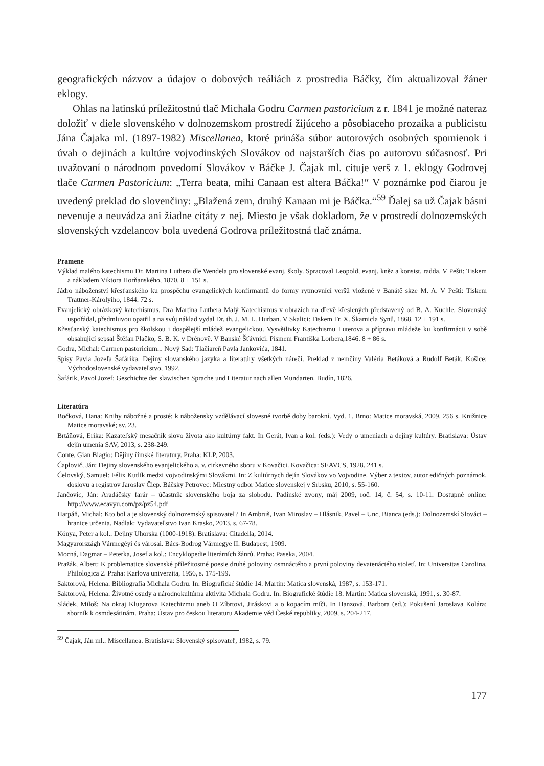geografických názvov a údajov o dobových reáliách z prostredia Báčky, čím aktualizoval žáner eklogy.
Ohlas na latinskú príležitostnú tlač Michala Godru Carmen pastoricium z r. 1841 je možné nateraz doložiť v diele slovenského v dolnozemskom prostredí žijúceho a pôsobiaceho prozaika a publicistu Jána Čajaka ml. (1897-1982) Miscellanea, ktoré prináša súbor autorových osobných spomienok i úvah o dejinách a kultúre vojvodinských Slovákov od najstarších čias po autorovu súčasnosť. Pri uvažovaní o národnom povedomí Slovákov v Báčke J. Čajak ml. cituje verš z 1. eklogy Godrovej tlače Carmen Pastoricium: „Terra beata, mihi Canaan est altera Báčka!“ V poznámke pod čiarou je uvedený preklad do slovenčiny: „Blažená zem, druhý Kanaan mi je Báčka.“<sup>59</sup> Ďalej sa už Čajak básni nevenuje a neuvádza ani žiadne citáty z nej. Miesto je však dokladom, že v prostredí dolnozemských slovenských vzdelancov bola uvedená Godrova príležitostná tlač známa.
Pramene
Výklad malého katechismu Dr. Martina Luthera dle Wendela pro slovenské evanj. školy. Spracoval Leopold, evanj. kněz a konsist. radda. V Pešti: Tiskem a nákladem Viktora Horňanského, 1870. 8 + 151 s.
Jádro náboženství křesťanského ku prospěchu evangelických konfirmantů do formy rytmovnící veršů vložené v Banátě skze M. A. V Pešti: Tiskem Trattner-Károlyiho, 1844. 72 s.
Evanjelický obrázkový katechismus. Dra Martina Luthera Malý Katechismus v obrazích na dřevě křeslených představený od B. A. Kůchle. Slovenský uspořádal, předmluvou opatřil a na svůj náklad vydal Dr. th. J. M. L. Hurban. V Skalici: Tiskem Fr. X. Škarnicla Synů, 1868. 12 + 191 s.
Křesťanský katechismus pro školskou i dospělejší mládež evangelickou. Vysvětlivky Katechismu Luterova a přípravu mládeže ku konfirmácii v sobě obsahující sepsal Štěfan Plačko, S. B. K. v Drénově. V Banské Šťávnici: Písmem Františka Lorbera,1846. 8 + 86 s.
Godra, Michal: Carmen pastoricium... Nový Sad: Tlačiareň Pavla Jankovića, 1841.
Spisy Pavla Jozefa Šafárika. Dejiny slovanského jazyka a literatúry všetkých nárečí. Preklad z nemčiny Valéria Betáková a Rudolf Beták. Košice: Východoslovenské vydavateľstvo, 1992.
Šafárik, Pavol Jozef: Geschichte der slawischen Sprache und Literatur nach allen Mundarten. Budín, 1826.
Literatúra
Bočková, Hana: Knihy nábožné a prosté: k nábožensky vzdělávací slovesné tvorbě doby barokní. Vyd. 1. Brno: Matice moravská, 2009. 256 s. Knižnice Matice moravské; sv. 23.
Brtáňová, Erika: Kazateľský mesačník slovo života ako kultúrny fakt. In Gerát, Ivan a kol. (eds.): Vedy o umeniach a dejiny kultúry. Bratislava: Ústav dejín umenia SAV, 2013, s. 238-249.
Conte, Gian Biagio: Dějiny římské literatury. Praha: KLP, 2003.
Čaplovič, Ján: Dejiny slovenského evanjelického a. v. cirkevného sboru v Kovačici. Kovačica: SEAVCS, 1928. 241 s.
Čelovský, Samuel: Félix Kutlík medzi vojvodinskými Slovákmi. In: Z kultúrnych dejín Slovákov vo Vojvodine. Výber z textov, autor edičných poznámok, doslovu a registrov Jaroslav Čiep. Báčsky Petrovec: Miestny odbor Matice slovenskej v Srbsku, 2010, s. 55-160.
Jančovic, Ján: Aradáčsky farár – účastník slovenského boja za slobodu. Padinské zvony, máj 2009, roč. 14, č. 54, s. 10-11. Dostupné online: http://www.ecavyu.com/pz/pz54.pdf
Harpáň, Michal: Kto bol a je slovenský dolnozemský spisovateľ? In Ambruš, Ivan Miroslav – Hlásnik, Pavel – Unc, Bianca (eds.): Dolnozemskí Slováci – hranice určenia. Nadlak: Vydavateľstvo Ivan Krasko, 2013, s. 67-78.
Kónya, Peter a kol.: Dejiny Uhorska (1000-1918). Bratislava: Citadella, 2014.
Magyarországh Vármegéyi és városai. Bács-Bodrog Vármegye II. Budapest, 1909.
Mocná, Dagmar – Peterka, Josef a kol.: Encyklopedie literárních žánrů. Praha: Paseka, 2004.
Pražák, Albert: K problematice slovenské příležitostné poesie druhé poloviny osmnáctého a první poloviny devatenáctého století. In: Universitas Carolina. Philologica 2. Praha: Karlova univerzita, 1956, s. 175-199.
Saktorová, Helena: Bibliografia Michala Godru. In: Biografické štúdie 14. Martin: Matica slovenská, 1987, s. 153-171.
Saktorová, Helena: Životné osudy a národnokultúrna aktivita Michala Godru. In: Biografické štúdie 18. Martin: Matica slovenská, 1991, s. 30-87.
Sládek, Miloš: Na okraj Klugarova Katechizmu aneb O Zíbrtovi, Jiráskovi a o kopacím míči. In Hanzová, Barbora (ed.): Pokušení Jaroslava Kolára: sborník k osmdesátinám. Praha: Ústav pro českou literaturu Akademie věd České republiky, 2009, s. 204-217.
<sup>59</sup> Čajak, Ján ml.: Miscellanea. Bratislava: Slovenský spisovateľ, 1982, s. 79.
177